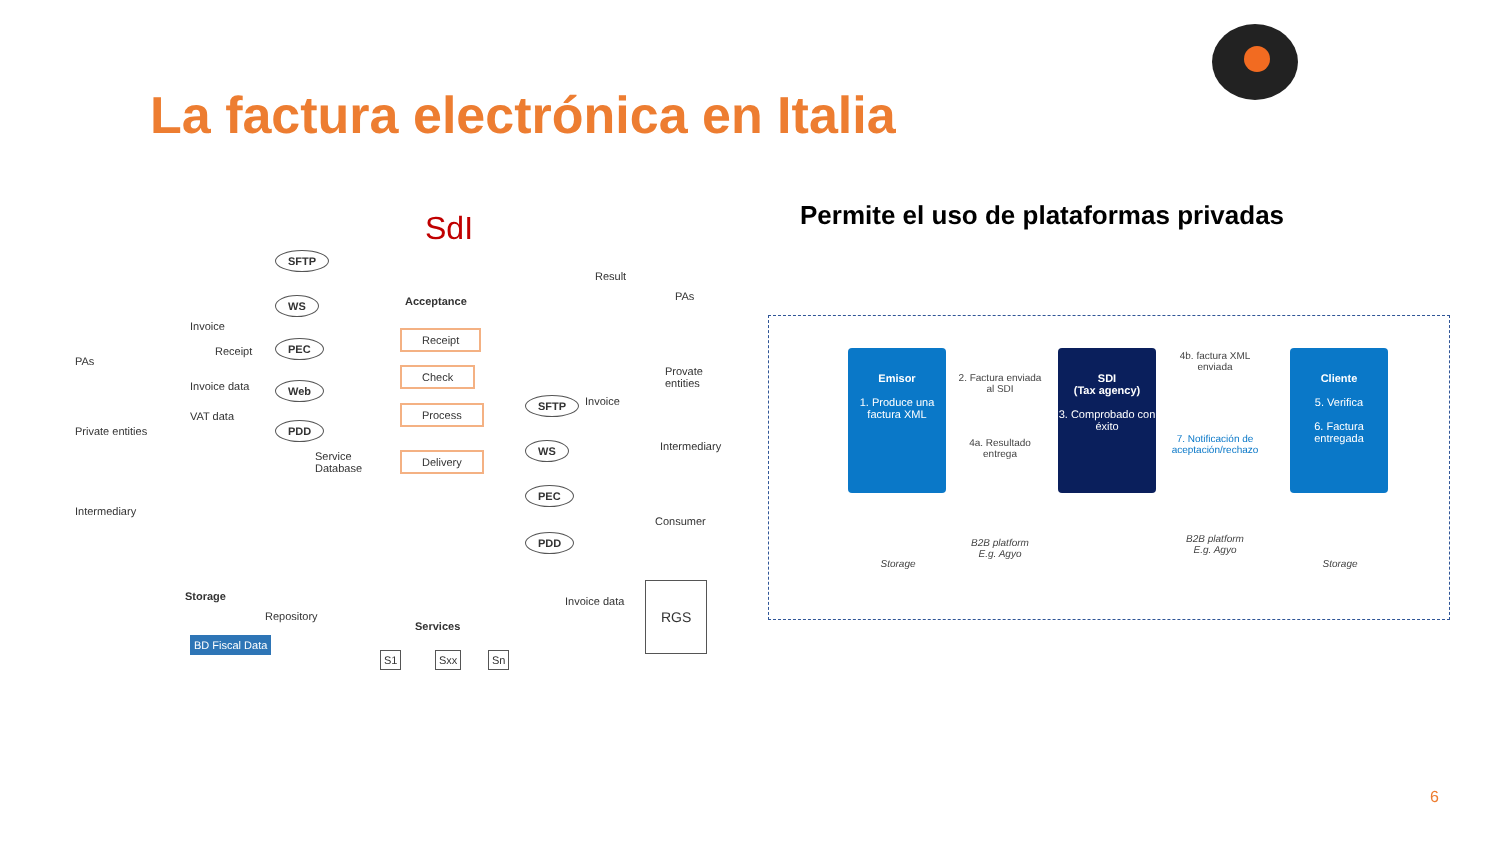La factura electrónica en Italia
SdI
SFTP
WS
PEC
Web
PDD
Acceptance
Receipt
Check
Process
Delivery
Service
Database
Result
PAs
Provate
entities
Intermediary
Consumer
Invoice
SFTP
WS
PEC
PDD
PAs
Private entities
Intermediary
Invoice
Receipt
Invoice data
VAT data
Storage
Repository
BD Fiscal Data
Services
S1 Sxx Sn
Invoice data
RGS
Permite el uso de plataformas privadas
Emisor
1. Produce una factura XML
SDI
(Tax agency)
3. Comprobado con éxito
Cliente
5. Verifica
6. Factura entregada
2. Factura enviada al SDI
4a. Resultado entrega
4b. factura XML enviada
7. Notificación de aceptación/rechazo
Storage
B2B platform E.g. Agyo
B2B platform E.g. Agyo
Storage
6